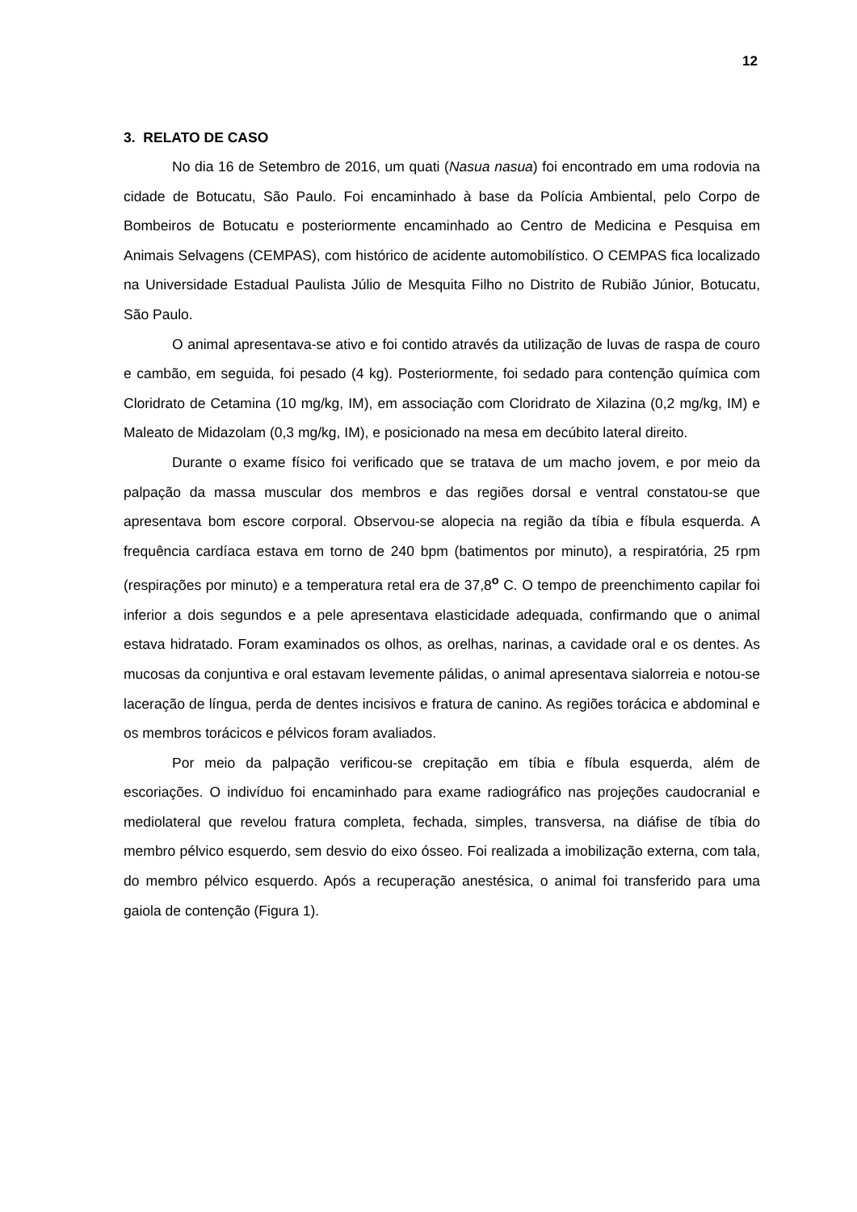12
3. RELATO DE CASO
No dia 16 de Setembro de 2016, um quati (Nasua nasua) foi encontrado em uma rodovia na cidade de Botucatu, São Paulo. Foi encaminhado à base da Polícia Ambiental, pelo Corpo de Bombeiros de Botucatu e posteriormente encaminhado ao Centro de Medicina e Pesquisa em Animais Selvagens (CEMPAS), com histórico de acidente automobilístico. O CEMPAS fica localizado na Universidade Estadual Paulista Júlio de Mesquita Filho no Distrito de Rubião Júnior, Botucatu, São Paulo.
O animal apresentava-se ativo e foi contido através da utilização de luvas de raspa de couro e cambão, em seguida, foi pesado (4 kg). Posteriormente, foi sedado para contenção química com Cloridrato de Cetamina (10 mg/kg, IM), em associação com Cloridrato de Xilazina (0,2 mg/kg, IM) e Maleato de Midazolam (0,3 mg/kg, IM), e posicionado na mesa em decúbito lateral direito.
Durante o exame físico foi verificado que se tratava de um macho jovem, e por meio da palpação da massa muscular dos membros e das regiões dorsal e ventral constatou-se que apresentava bom escore corporal. Observou-se alopecia na região da tíbia e fíbula esquerda. A frequência cardíaca estava em torno de 240 bpm (batimentos por minuto), a respiratória, 25 rpm (respirações por minuto) e a temperatura retal era de 37,8<sup>o</sup> C. O tempo de preenchimento capilar foi inferior a dois segundos e a pele apresentava elasticidade adequada, confirmando que o animal estava hidratado. Foram examinados os olhos, as orelhas, narinas, a cavidade oral e os dentes. As mucosas da conjuntiva e oral estavam levemente pálidas, o animal apresentava sialorreia e notou-se laceração de língua, perda de dentes incisivos e fratura de canino. As regiões torácica e abdominal e os membros torácicos e pélvicos foram avaliados.
Por meio da palpação verificou-se crepitação em tíbia e fíbula esquerda, além de escoriações. O indivíduo foi encaminhado para exame radiográfico nas projeções caudocranial e mediolateral que revelou fratura completa, fechada, simples, transversa, na diáfise de tíbia do membro pélvico esquerdo, sem desvio do eixo ósseo. Foi realizada a imobilização externa, com tala, do membro pélvico esquerdo. Após a recuperação anestésica, o animal foi transferido para uma gaiola de contenção (Figura 1).